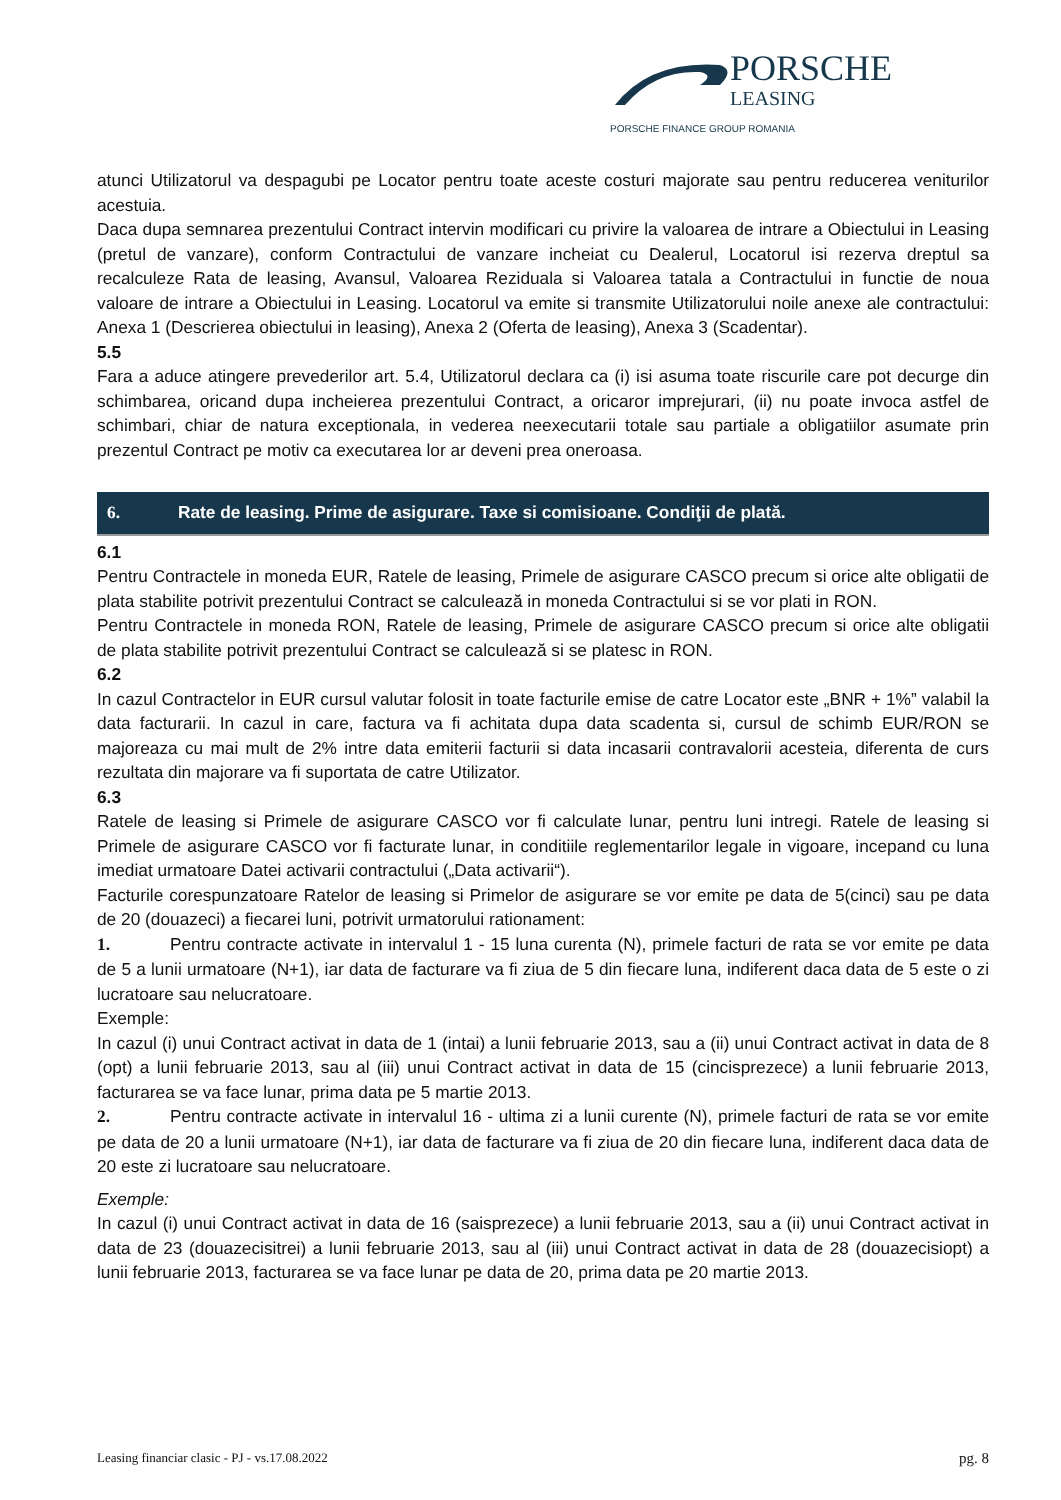PORSCHE
LEASING
PORSCHE FINANCE GROUP ROMANIA
atunci Utilizatorul va despagubi pe Locator pentru toate aceste costuri majorate sau pentru reducerea veniturilor acestuia.
Daca dupa semnarea prezentului Contract intervin modificari cu privire la valoarea de intrare a Obiectului in Leasing (pretul de vanzare), conform Contractului de vanzare incheiat cu Dealerul, Locatorul isi rezerva dreptul sa recalculeze Rata de leasing, Avansul, Valoarea Reziduala si Valoarea tatala a Contractului in functie de noua valoare de intrare a Obiectului in Leasing. Locatorul va emite si transmite Utilizatorului noile anexe ale contractului: Anexa 1 (Descrierea obiectului in leasing), Anexa 2 (Oferta de leasing), Anexa 3 (Scadentar).
5.5
Fara a aduce atingere prevederilor art. 5.4, Utilizatorul declara ca (i) isi asuma toate riscurile care pot decurge din schimbarea, oricand dupa incheierea prezentului Contract, a oricaror imprejurari, (ii) nu poate invoca astfel de schimbari, chiar de natura exceptionala, in vederea neexecutarii totale sau partiale a obligatiilor asumate prin prezentul Contract pe motiv ca executarea lor ar deveni prea oneroasa.
6. Rate de leasing. Prime de asigurare. Taxe si comisioane. Condiţii de plată.
6.1
Pentru Contractele in moneda EUR, Ratele de leasing, Primele de asigurare CASCO precum si orice alte obligatii de plata stabilite potrivit prezentului Contract se calculează in moneda Contractului si se vor plati in RON.
Pentru Contractele in moneda RON, Ratele de leasing, Primele de asigurare CASCO precum si orice alte obligatii de plata stabilite potrivit prezentului Contract se calculează si se platesc in RON.
6.2
In cazul Contractelor in EUR cursul valutar folosit in toate facturile emise de catre Locator este „BNR + 1%” valabil la data facturarii. In cazul in care, factura va fi achitata dupa data scadenta si, cursul de schimb EUR/RON se majoreaza cu mai mult de 2% intre data emiterii facturii si data incasarii contravalorii acesteia, diferenta de curs rezultata din majorare va fi suportata de catre Utilizator.
6.3
Ratele de leasing si Primele de asigurare CASCO vor fi calculate lunar, pentru luni intregi. Ratele de leasing si Primele de asigurare CASCO vor fi facturate lunar, in conditiile reglementarilor legale in vigoare, incepand cu luna imediat urmatoare Datei activarii contractului („Data activarii“).
Facturile corespunzatoare Ratelor de leasing si Primelor de asigurare se vor emite pe data de 5(cinci) sau pe data de 20 (douazeci) a fiecarei luni, potrivit urmatorului rationament:
1. Pentru contracte activate in intervalul 1 - 15 luna curenta (N), primele facturi de rata se vor emite pe data de 5 a lunii urmatoare (N+1), iar data de facturare va fi ziua de 5 din fiecare luna, indiferent daca data de 5 este o zi lucratoare sau nelucratoare.
Exemple:
In cazul (i) unui Contract activat in data de 1 (intai) a lunii februarie 2013, sau a (ii) unui Contract activat in data de 8 (opt) a lunii februarie 2013, sau al (iii) unui Contract activat in data de 15 (cincisprezece) a lunii februarie 2013, facturarea se va face lunar, prima data pe 5 martie 2013.
2. Pentru contracte activate in intervalul 16 - ultima zi a lunii curente (N), primele facturi de rata se vor emite pe data de 20 a lunii urmatoare (N+1), iar data de facturare va fi ziua de 20 din fiecare luna, indiferent daca data de 20 este zi lucratoare sau nelucratoare.
Exemple:
In cazul (i) unui Contract activat in data de 16 (saisprezece) a lunii februarie 2013, sau a (ii) unui Contract activat in data de 23 (douazecisitrei) a lunii februarie 2013, sau al (iii) unui Contract activat in data de 28 (douazecisiopt) a lunii februarie 2013, facturarea se va face lunar pe data de 20, prima data pe 20 martie 2013.
Leasing financiar clasic - PJ - vs.17.08.2022 pg. 8